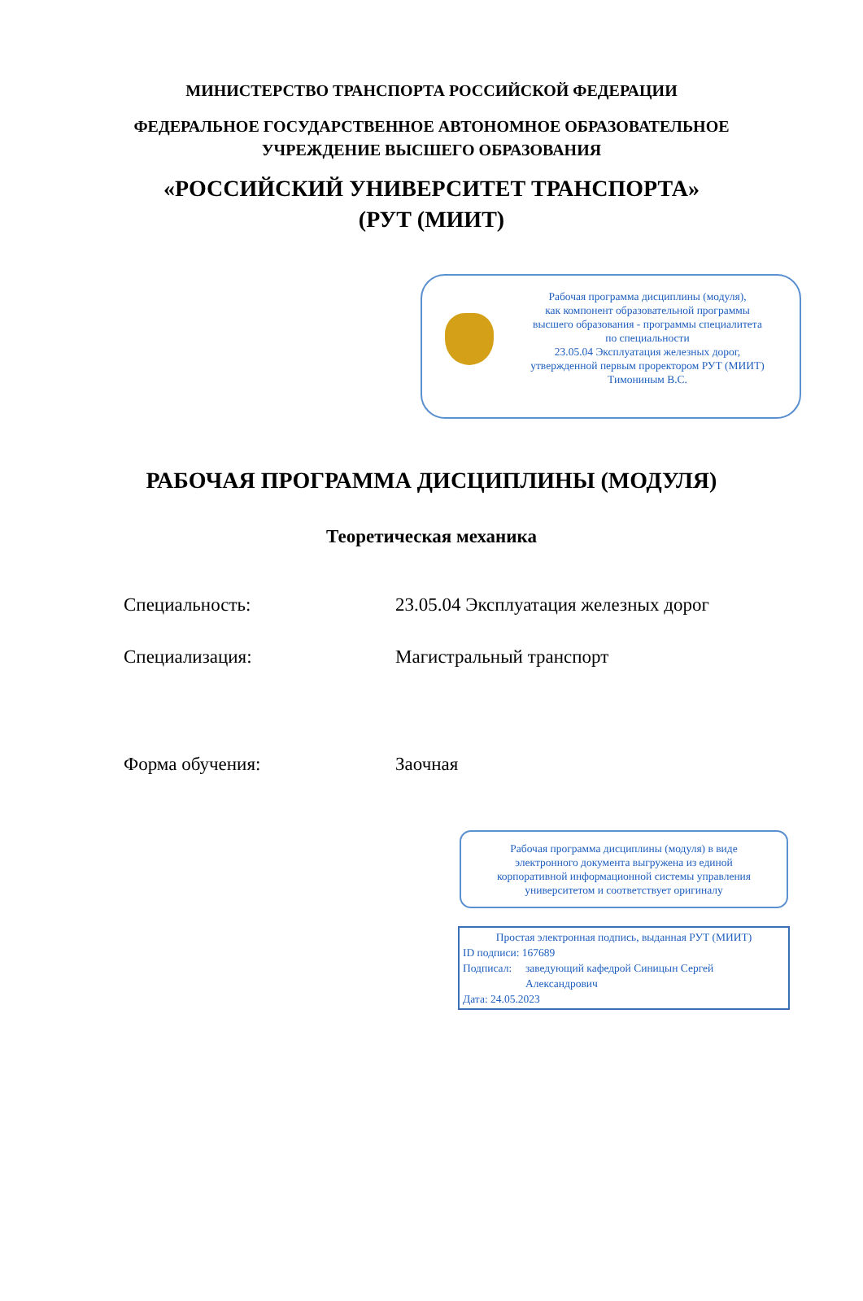МИНИСТЕРСТВО ТРАНСПОРТА РОССИЙСКОЙ ФЕДЕРАЦИИ
ФЕДЕРАЛЬНОЕ ГОСУДАРСТВЕННОЕ АВТОНОМНОЕ ОБРАЗОВАТЕЛЬНОЕ
УЧРЕЖДЕНИЕ ВЫСШЕГО ОБРАЗОВАНИЯ
«РОССИЙСКИЙ УНИВЕРСИТЕТ ТРАНСПОРТА»
(РУТ (МИИТ)
Рабочая программа дисциплины (модуля),
как компонент образовательной программы
высшего образования - программы специалитета
по специальности
23.05.04 Эксплуатация железных дорог,
утвержденной первым проректором РУТ (МИИТ)
Тимониным В.С.
РАБОЧАЯ ПРОГРАММА ДИСЦИПЛИНЫ (МОДУЛЯ)
Теоретическая механика
Специальность: 23.05.04 Эксплуатация железных дорог
Специализация: Магистральный транспорт
Форма обучения: Заочная
Рабочая программа дисциплины (модуля) в виде
электронного документа выгружена из единой
корпоративной информационной системы управления
университетом и соответствует оригиналу
Простая электронная подпись, выданная РУТ (МИИТ)
ID подписи: 167689
Подписал: заведующий кафедрой Синицын Сергей Александрович
Дата: 24.05.2023